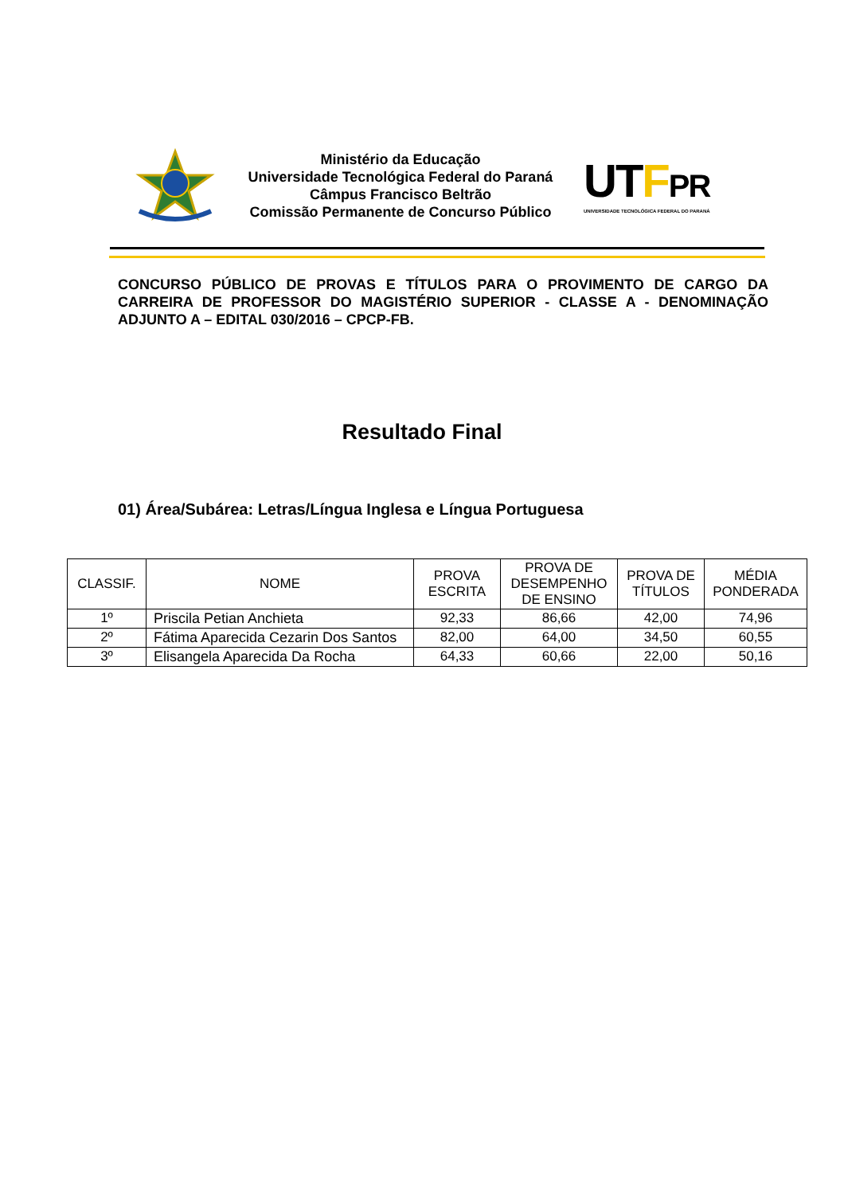Ministério da Educação
Universidade Tecnológica Federal do Paraná
Câmpus Francisco Beltrão
Comissão Permanente de Concurso Público
UTFPR
UNIVERSIDADE TECNOLÓGICA FEDERAL DO PARANÁ
CONCURSO PÚBLICO DE PROVAS E TÍTULOS PARA O PROVIMENTO DE CARGO DA CARREIRA DE PROFESSOR DO MAGISTÉRIO SUPERIOR - CLASSE A - DENOMINAÇÃO ADJUNTO A – EDITAL 030/2016 – CPCP-FB.
Resultado Final
01) Área/Subárea: Letras/Língua Inglesa e Língua Portuguesa
| CLASSIF. | NOME | PROVA ESCRITA | PROVA DE DESEMPENHO DE ENSINO | PROVA DE TÍTULOS | MÉDIA PONDERADA |
| --- | --- | --- | --- | --- | --- |
| 1º | Priscila Petian Anchieta | 92,33 | 86,66 | 42,00 | 74,96 |
| 2º | Fátima Aparecida Cezarin Dos Santos | 82,00 | 64,00 | 34,50 | 60,55 |
| 3º | Elisangela Aparecida Da Rocha | 64,33 | 60,66 | 22,00 | 50,16 |